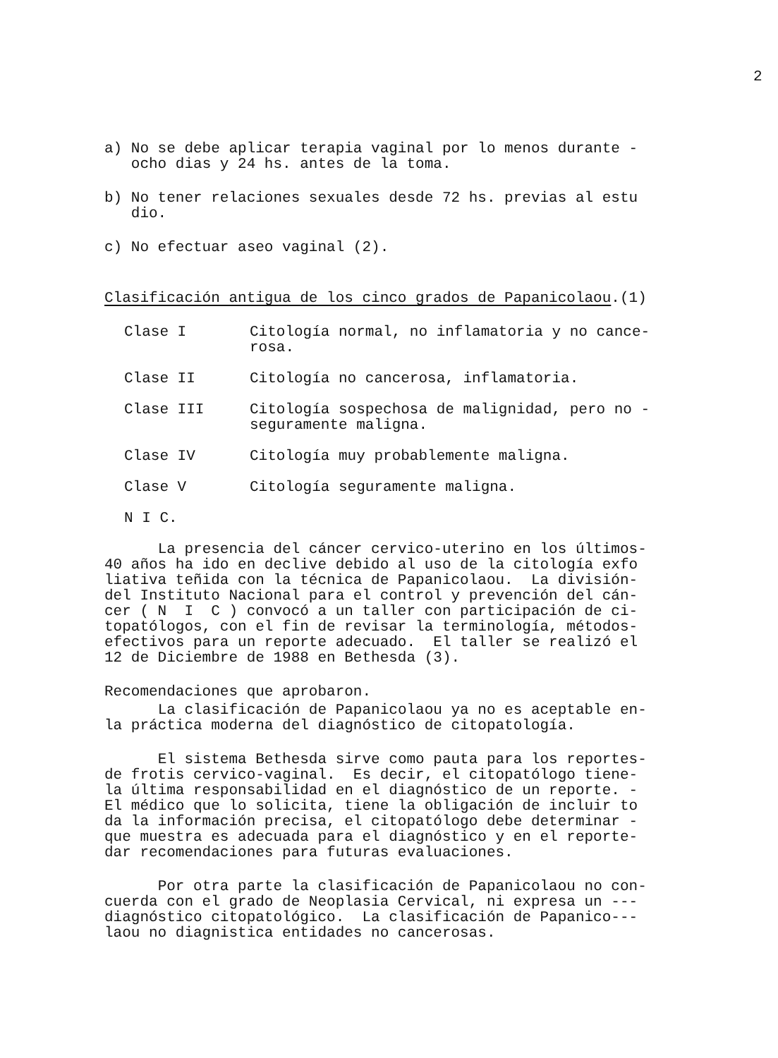2
a) No se debe aplicar terapia vaginal por lo menos durante - ocho dias y 24 hs. antes de la toma.
b) No tener relaciones sexuales desde 72 hs. previas al estu dio.
c) No efectuar aseo vaginal (2).
Clasificación antigua de los cinco grados de Papanicolaou.(1)
Clase I Citología normal, no inflamatoria y no cance-
rosa.
Clase II Citología no cancerosa, inflamatoria.
Clase III Citología sospechosa de malignidad, pero no -
seguramente maligna.
Clase IV Citología muy probablemente maligna.
Clase V Citología seguramente maligna.
N I C.
La presencia del cáncer cervico-uterino en los últimos- 40 años ha ido en declive debido al uso de la citología exfo liativa teñida con la técnica de Papanicolaou. La división- del Instituto Nacional para el control y prevención del cán- cer ( N I C ) convocó a un taller con participación de ci- topatólogos, con el fin de revisar la terminología, métodos- efectivos para un reporte adecuado. El taller se realizó el 12 de Diciembre de 1988 en Bethesda (3).
Recomendaciones que aprobaron.
La clasificación de Papanicolaou ya no es aceptable en- la práctica moderna del diagnóstico de citopatología.
El sistema Bethesda sirve como pauta para los reportes- de frotis cervico-vaginal. Es decir, el citopatólogo tiene- la última responsabilidad en el diagnóstico de un reporte. - El médico que lo solicita, tiene la obligación de incluir to da la información precisa, el citopatólogo debe determinar - que muestra es adecuada para el diagnóstico y en el reporte- dar recomendaciones para futuras evaluaciones.
Por otra parte la clasificación de Papanicolaou no con- cuerda con el grado de Neoplasia Cervical, ni expresa un --- diagnóstico citopatológico. La clasificación de Papanico--- laou no diagnistica entidades no cancerosas.